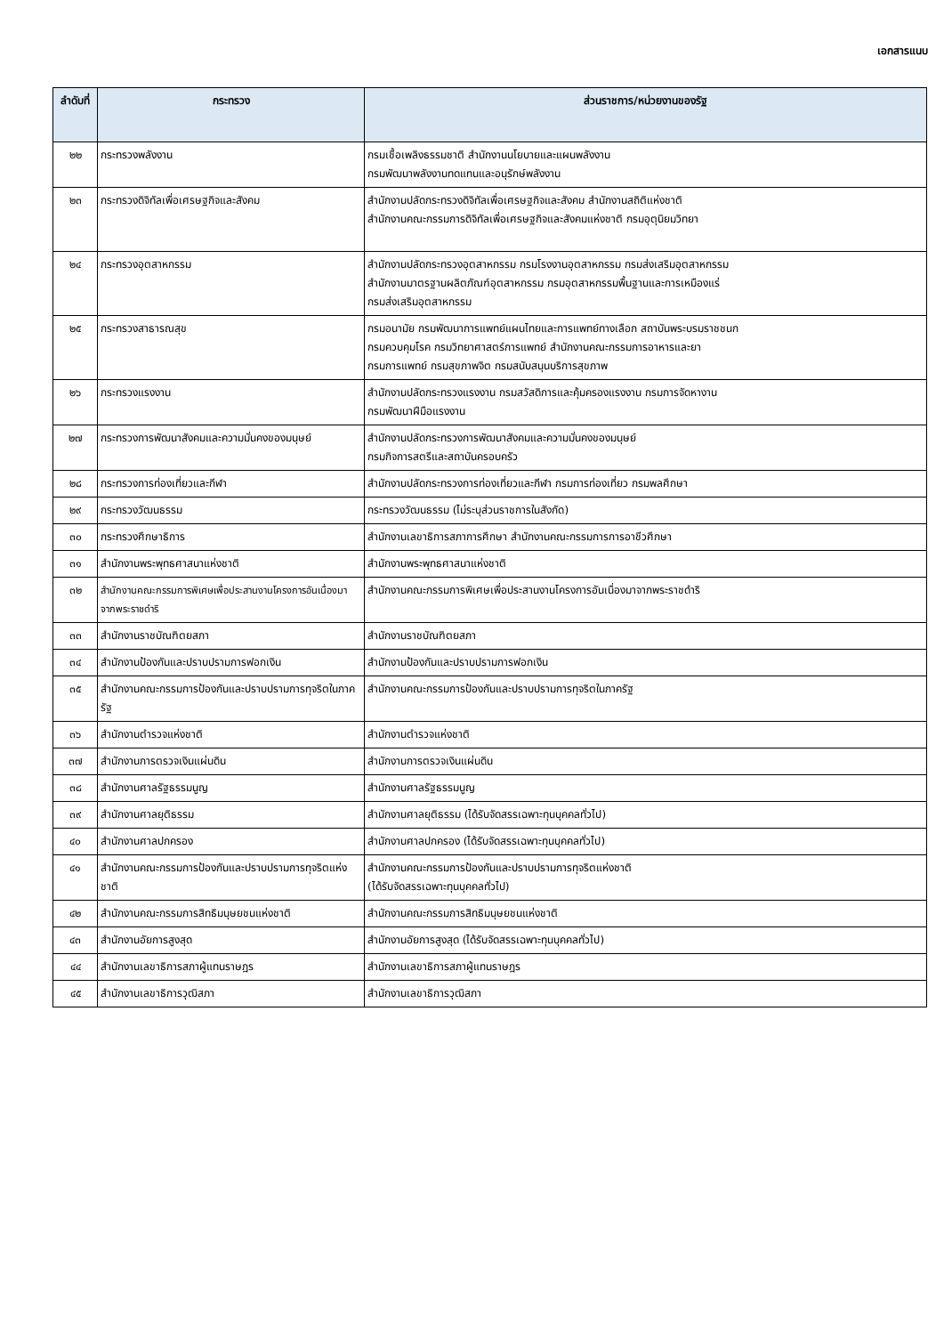เอกสารแนบ
| ลำดับที่ | กระทรวง | ส่วนราชการ/หน่วยงานของรัฐ |
| --- | --- | --- |
| ๒๒ | กระทรวงพลังงาน | กรมเชื้อเพลิงธรรมชาติ สำนักงานนโยบายและแผนพลังงาน กรมพัฒนาพลังงานทดแทนและอนุรักษ์พลังงาน |
| ๒๓ | กระทรวงดิจิทัลเพื่อเศรษฐกิจและสังคม | สำนักงานปลัดกระทรวงดิจิทัลเพื่อเศรษฐกิจและสังคม สำนักงานสถิติแห่งชาติ สำนักงานคณะกรรมการดิจิทัลเพื่อเศรษฐกิจและสังคมแห่งชาติ กรมอุตุนิยมวิทยา |
| ๒๔ | กระทรวงอุตสาหกรรม | สำนักงานปลัดกระทรวงอุตสาหกรรม กรมโรงงานอุตสาหกรรม กรมส่งเสริมอุตสาหกรรม สำนักงานมาตรฐานผลิตภัณฑ์อุตสาหกรรม กรมอุตสาหกรรมพื้นฐานและการเหมืองแร่ กรมส่งเสริมอุตสาหกรรม |
| ๒๕ | กระทรวงสาธารณสุข | กรมอนามัย กรมพัฒนาการแพทย์แผนไทยและการแพทย์ทางเลือก สถาบันพระบรมราชชนก กรมควบคุมโรค กรมวิทยาศาสตร์การแพทย์ สำนักงานคณะกรรมการอาหารและยา กรมการแพทย์ กรมสุขภาพจิต กรมสนับสนุนบริการสุขภาพ |
| ๒๖ | กระทรวงแรงงาน | สำนักงานปลัดกระทรวงแรงงาน กรมสวัสดิการและคุ้มครองแรงงาน กรมการจัดหางาน กรมพัฒนาฝีมือแรงงาน |
| ๒๗ | กระทรวงการพัฒนาสังคมและความมั่นคงของมนุษย์ | สำนักงานปลัดกระทรวงการพัฒนาสังคมและความมั่นคงของมนุษย์ กรมกิจการสตรีและสถาบันครอบครัว |
| ๒๘ | กระทรวงการท่องเที่ยวและกีฬา | สำนักงานปลัดกระทรวงการท่องเที่ยวและกีฬา กรมการท่องเที่ยว กรมพลศึกษา |
| ๒๙ | กระทรวงวัฒนธรรม | กระทรวงวัฒนธรรม (ไม่ระบุส่วนราชการในสังกัด) |
| ๓๐ | กระทรวงศึกษาธิการ | สำนักงานเลขาธิการสภาการศึกษา สำนักงานคณะกรรมการการอาชีวศึกษา |
| ๓๑ | สำนักงานพระพุทธศาสนาแห่งชาติ | สำนักงานพระพุทธศาสนาแห่งชาติ |
| ๓๒ | สำนักงานคณะกรรมการพิเศษเพื่อประสานงานโครงการอันเนื่องมาจากพระราชดำริ | สำนักงานคณะกรรมการพิเศษเพื่อประสานงานโครงการอันเนื่องมาจากพระราชดำริ |
| ๓๓ | สำนักงานราชบัณฑิตยสภา | สำนักงานราชบัณฑิตยสภา |
| ๓๔ | สำนักงานป้องกันและปราบปรามการฟอกเงิน | สำนักงานป้องกันและปราบปรามการฟอกเงิน |
| ๓๕ | สำนักงานคณะกรรมการป้องกันและปราบปรามการทุจริตในภาครัฐ | สำนักงานคณะกรรมการป้องกันและปราบปรามการทุจริตในภาครัฐ |
| ๓๖ | สำนักงานตำรวจแห่งชาติ | สำนักงานตำรวจแห่งชาติ |
| ๓๗ | สำนักงานการตรวจเงินแผ่นดิน | สำนักงานการตรวจเงินแผ่นดิน |
| ๓๘ | สำนักงานศาลรัฐธรรมนูญ | สำนักงานศาลรัฐธรรมนูญ |
| ๓๙ | สำนักงานศาลยุติธรรม | สำนักงานศาลยุติธรรม (ได้รับจัดสรรเฉพาะทุนบุคคลทั่วไป) |
| ๔๐ | สำนักงานศาลปกครอง | สำนักงานศาลปกครอง (ได้รับจัดสรรเฉพาะทุนบุคคลทั่วไป) |
| ๔๑ | สำนักงานคณะกรรมการป้องกันและปราบปรามการทุจริตแห่งชาติ | สำนักงานคณะกรรมการป้องกันและปราบปรามการทุจริตแห่งชาติ (ได้รับจัดสรรเฉพาะทุนบุคคลทั่วไป) |
| ๔๒ | สำนักงานคณะกรรมการสิทธิมนุษยชนแห่งชาติ | สำนักงานคณะกรรมการสิทธิมนุษยชนแห่งชาติ |
| ๔๓ | สำนักงานอัยการสูงสุด | สำนักงานอัยการสูงสุด (ได้รับจัดสรรเฉพาะทุนบุคคลทั่วไป) |
| ๔๔ | สำนักงานเลขาธิการสภาผู้แทนราษฎร | สำนักงานเลขาธิการสภาผู้แทนราษฎร |
| ๔๕ | สำนักงานเลขาธิการวุฒิสภา | สำนักงานเลขาธิการวุฒิสภา |